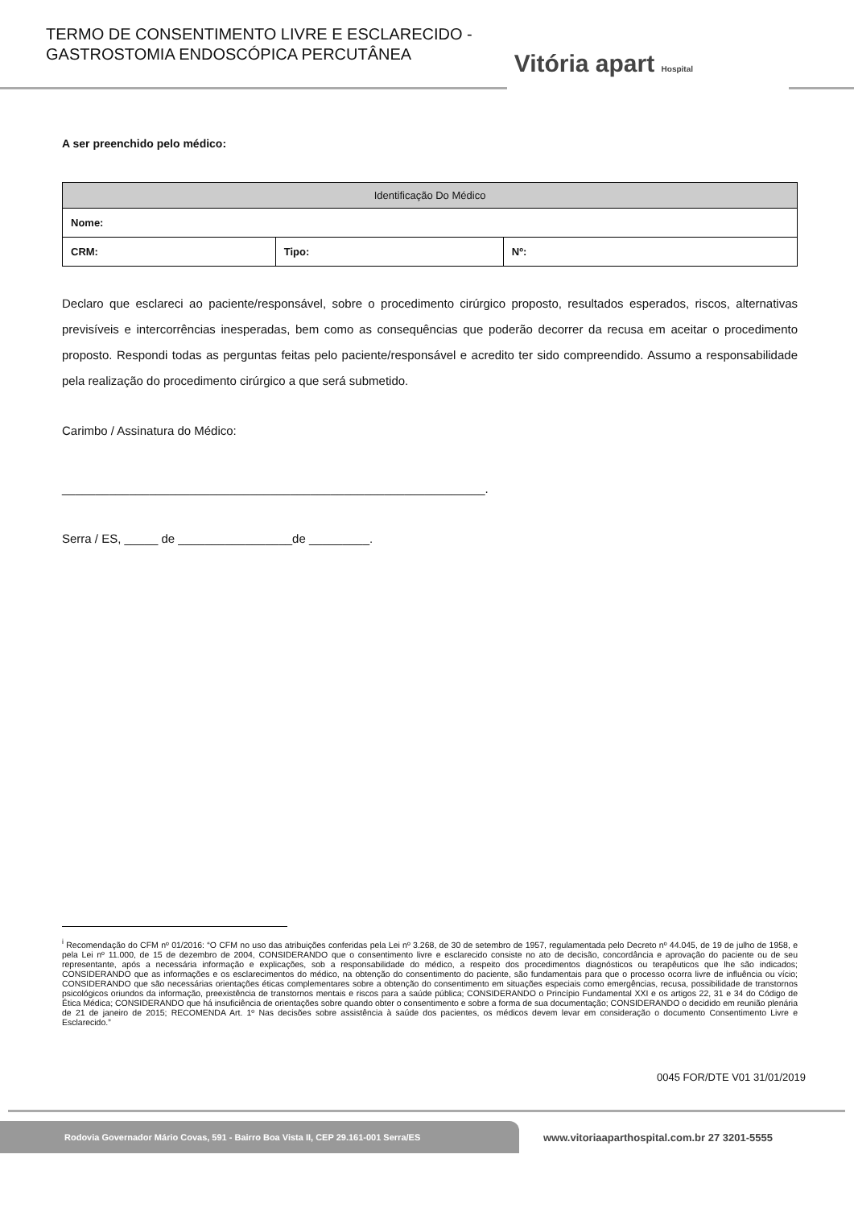TERMO DE CONSENTIMENTO LIVRE E ESCLARECIDO -
GASTROSTOMIA ENDOSCÓPICA PERCUTÂNEA
Vitória apart Hospital
A ser preenchido pelo médico:
| Identificação Do Médico | | |
| --- | --- | --- |
| Nome: | | |
| CRM: | Tipo: | Nº: |
Declaro que esclareci ao paciente/responsável, sobre o procedimento cirúrgico proposto, resultados esperados, riscos, alternativas previsíveis e intercorrências inesperadas, bem como as consequências que poderão decorrer da recusa em aceitar o procedimento proposto. Respondi todas as perguntas feitas pelo paciente/responsável e acredito ter sido compreendido. Assumo a responsabilidade pela realização do procedimento cirúrgico a que será submetido.
Carimbo / Assinatura do Médico:
_______________________________________________________________.
Serra / ES, _____ de _________________de _________.
<sup>i</sup> Recomendação do CFM nº 01/2016: “O CFM no uso das atribuições conferidas pela Lei nº 3.268, de 30 de setembro de 1957, regulamentada pelo Decreto nº 44.045, de 19 de julho de 1958, e pela Lei nº 11.000, de 15 de dezembro de 2004, CONSIDERANDO que o consentimento livre e esclarecido consiste no ato de decisão, concordância e aprovação do paciente ou de seu representante, após a necessária informação e explicações, sob a responsabilidade do médico, a respeito dos procedimentos diagnósticos ou terapêuticos que lhe são indicados; CONSIDERANDO que as informações e os esclarecimentos do médico, na obtenção do consentimento do paciente, são fundamentais para que o processo ocorra livre de influência ou vício; CONSIDERANDO que são necessárias orientações éticas complementares sobre a obtenção do consentimento em situações especiais como emergências, recusa, possibilidade de transtornos psicológicos oriundos da informação, preexistência de transtornos mentais e riscos para a saúde pública; CONSIDERANDO o Princípio Fundamental XXI e os artigos 22, 31 e 34 do Código de Ética Médica; CONSIDERANDO que há insuficiência de orientações sobre quando obter o consentimento e sobre a forma de sua documentação; CONSIDERANDO o decidido em reunião plenária de 21 de janeiro de 2015; RECOMENDA Art. 1º Nas decisões sobre assistência à saúde dos pacientes, os médicos devem levar em consideração o documento Consentimento Livre e Esclarecido.”
0045 FOR/DTE V01 31/01/2019
Rodovia Governador Mário Covas, 591 - Bairro Boa Vista II, CEP 29.161-001 Serra/ES
www.vitoriaaparthospital.com.br 27 3201-5555